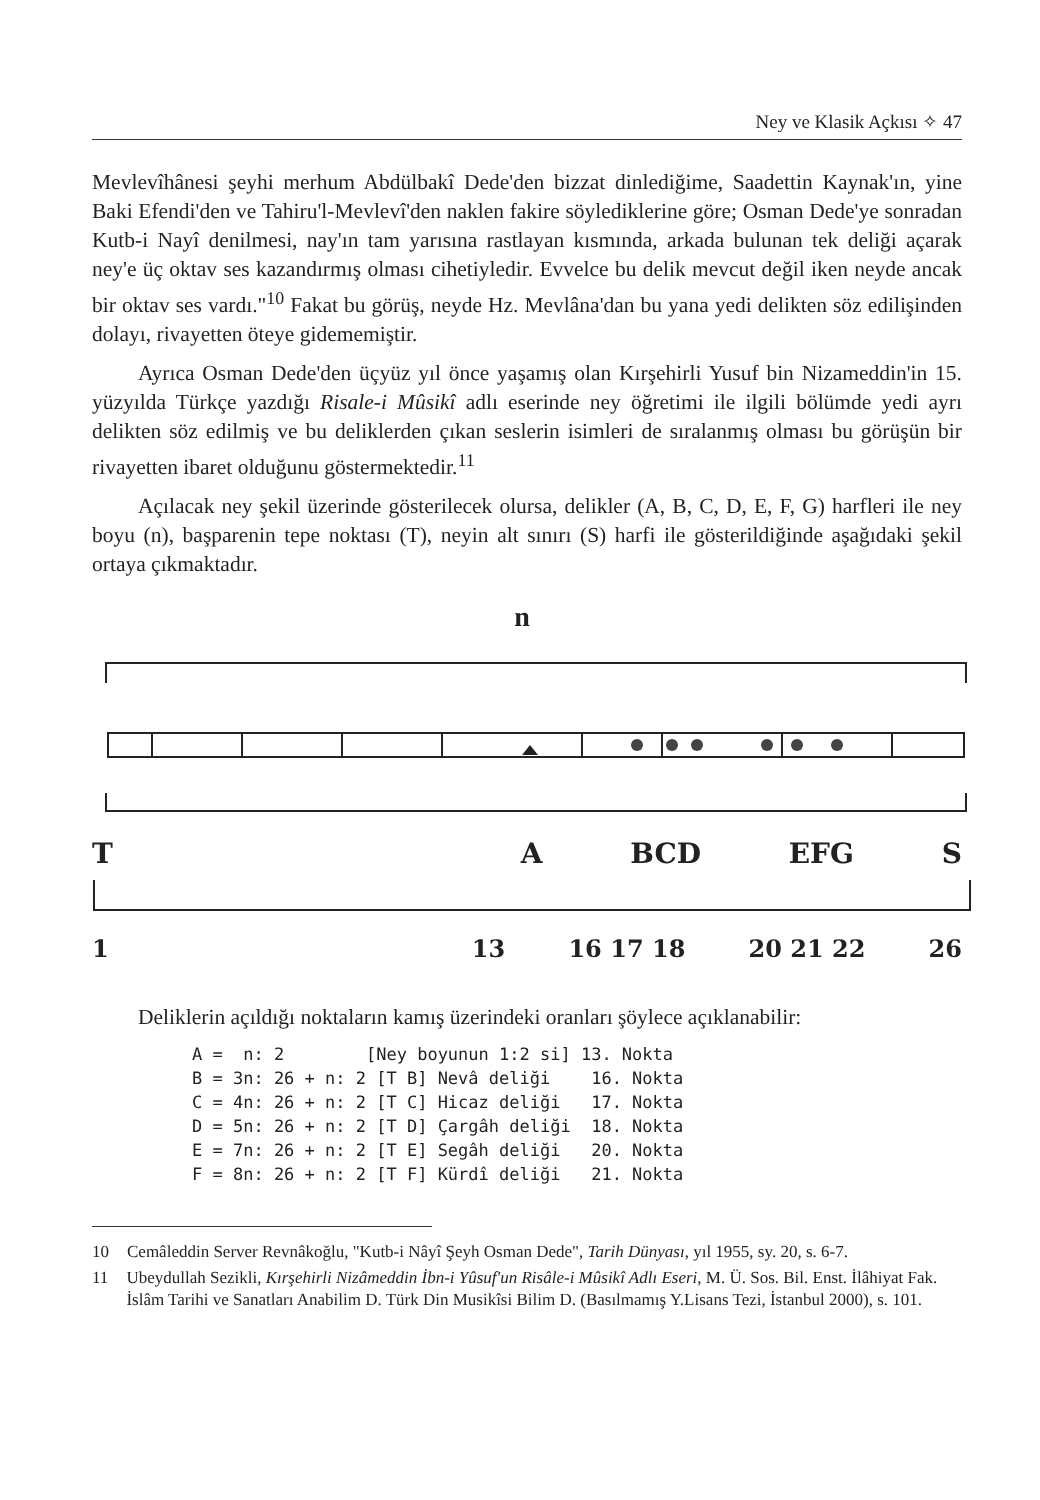Ney ve Klasik Açkısı ✧ 47
Mevlevîhânesi şeyhi merhum Abdülbakî Dede'den bizzat dinlediğime, Saadettin Kaynak'ın, yine Baki Efendi'den ve Tahiru'l-Mevlevî'den naklen fakire söyledik­lerine göre; Osman Dede'ye sonradan Kutb-i Nayî denilmesi, nay'ın tam yarısına rastlayan kısmında, arkada bulunan tek deliği açarak ney'e üç oktav ses kazan­dırmış olması cihetiyledir. Evvelce bu delik mevcut değil iken neyde ancak bir oktav ses vardı."<sup>10</sup> Fakat bu görüş, neyde Hz. Mevlâna'dan bu yana yedi delikten söz edilişinden dolayı, rivayetten öteye gidememiştir.
Ayrıca Osman Dede'den üçyüz yıl önce yaşamış olan Kırşehirli Yusuf bin Nizameddin'in 15. yüzyılda Türkçe yazdığı Risale-i Mûsikî adlı eserinde ney öğretimi ile ilgili bölümde yedi ayrı delikten söz edilmiş ve bu deliklerden çıkan seslerin isimleri de sıralanmış olması bu görüşün bir rivayetten ibaret olduğunu göstermektedir.<sup>11</sup>
Açılacak ney şekil üzerinde gösterilecek olursa, delikler (A, B, C, D, E, F, G) harfleri ile ney boyu (n), başparenin tepe noktası (T), neyin alt sınırı (S) harfi ile gösterildiğinde aşağıdaki şekil ortaya çıkmaktadır.
n
T A BCD EFG S
1 13 16 17 18 20 21 22 26
Deliklerin açıldığı noktaların kamış üzerindeki oranları şöylece açıklanabilir:
A =  n: 2        [Ney boyunun 1:2 si] 13. Nokta
B = 3n: 26 + n: 2 [T B] Nevâ deliği    16. Nokta
C = 4n: 26 + n: 2 [T C] Hicaz deliği   17. Nokta
D = 5n: 26 + n: 2 [T D] Çargâh deliği  18. Nokta
E = 7n: 26 + n: 2 [T E] Segâh deliği   20. Nokta
F = 8n: 26 + n: 2 [T F] Kürdî deliği   21. Nokta
10 Cemâleddin Server Revnâkoğlu, "Kutb-i Nâyî Şeyh Osman Dede", Tarih Dünyası, yıl 1955, sy. 20, s. 6-7.
11 Ubeydullah Sezikli, Kırşehirli Nizâmeddin İbn-i Yûsuf'un Risâle-i Mûsikî Adlı Eseri, M. Ü. Sos. Bil. Enst. İlâhiyat Fak. İslâm Tarihi ve Sanatları Anabilim D. Türk Din Musikîsi Bilim D. (Basıl­mamış Y.Lisans Tezi, İstanbul 2000), s. 101.